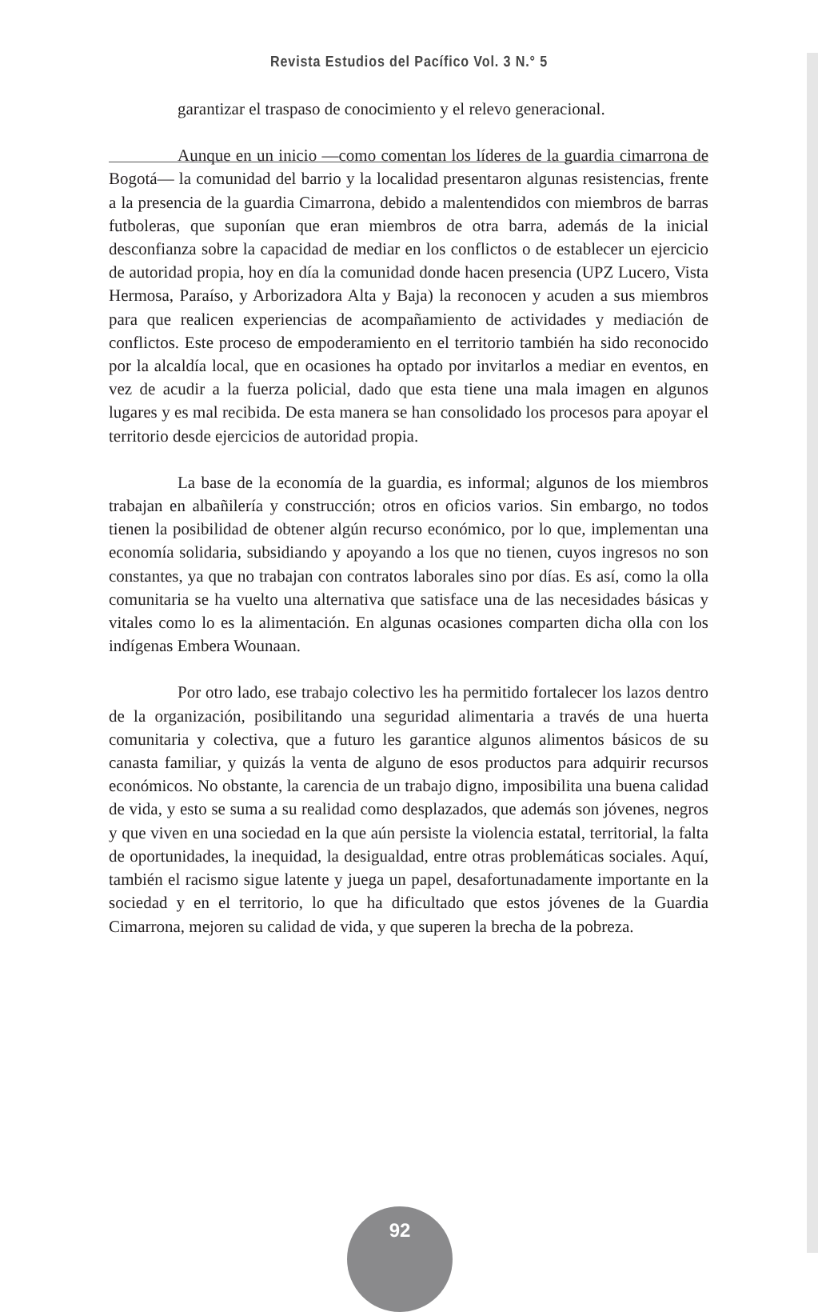Revista Estudios del Pacífico Vol. 3 N.° 5
garantizar el traspaso de conocimiento y el relevo generacional.
Aunque en un inicio —como comentan los líderes de la guardia cimarrona de Bogotá— la comunidad del barrio y la localidad presentaron algunas resistencias, frente a la presencia de la guardia Cimarrona, debido a malentendidos con miembros de barras futboleras, que suponían que eran miembros de otra barra, además de la inicial desconfianza sobre la capacidad de mediar en los conflictos o de establecer un ejercicio de autoridad propia, hoy en día la comunidad donde hacen presencia (UPZ Lucero, Vista Hermosa, Paraíso, y Arborizadora Alta y Baja) la reconocen y acuden a sus miembros para que realicen experiencias de acompañamiento de actividades y mediación de conflictos. Este proceso de empoderamiento en el territorio también ha sido reconocido por la alcaldía local, que en ocasiones ha optado por invitarlos a mediar en eventos, en vez de acudir a la fuerza policial, dado que esta tiene una mala imagen en algunos lugares y es mal recibida. De esta manera se han consolidado los procesos para apoyar el territorio desde ejercicios de autoridad propia.
La base de la economía de la guardia, es informal; algunos de los miembros trabajan en albañilería y construcción; otros en oficios varios. Sin embargo, no todos tienen la posibilidad de obtener algún recurso económico, por lo que, implementan una economía solidaria, subsidiando y apoyando a los que no tienen, cuyos ingresos no son constantes, ya que no trabajan con contratos laborales sino por días. Es así, como la olla comunitaria se ha vuelto una alternativa que satisface una de las necesidades básicas y vitales como lo es la alimentación. En algunas ocasiones comparten dicha olla con los indígenas Embera Wounaan.
Por otro lado, ese trabajo colectivo les ha permitido fortalecer los lazos dentro de la organización, posibilitando una seguridad alimentaria a través de una huerta comunitaria y colectiva, que a futuro les garantice algunos alimentos básicos de su canasta familiar, y quizás la venta de alguno de esos productos para adquirir recursos económicos. No obstante, la carencia de un trabajo digno, imposibilita una buena calidad de vida, y esto se suma a su realidad como desplazados, que además son jóvenes, negros y que viven en una sociedad en la que aún persiste la violencia estatal, territorial, la falta de oportunidades, la inequidad, la desigualdad, entre otras problemáticas sociales. Aquí, también el racismo sigue latente y juega un papel, desafortunadamente importante en la sociedad y en el territorio, lo que ha dificultado que estos jóvenes de la Guardia Cimarrona, mejoren su calidad de vida, y que superen la brecha de la pobreza.
92